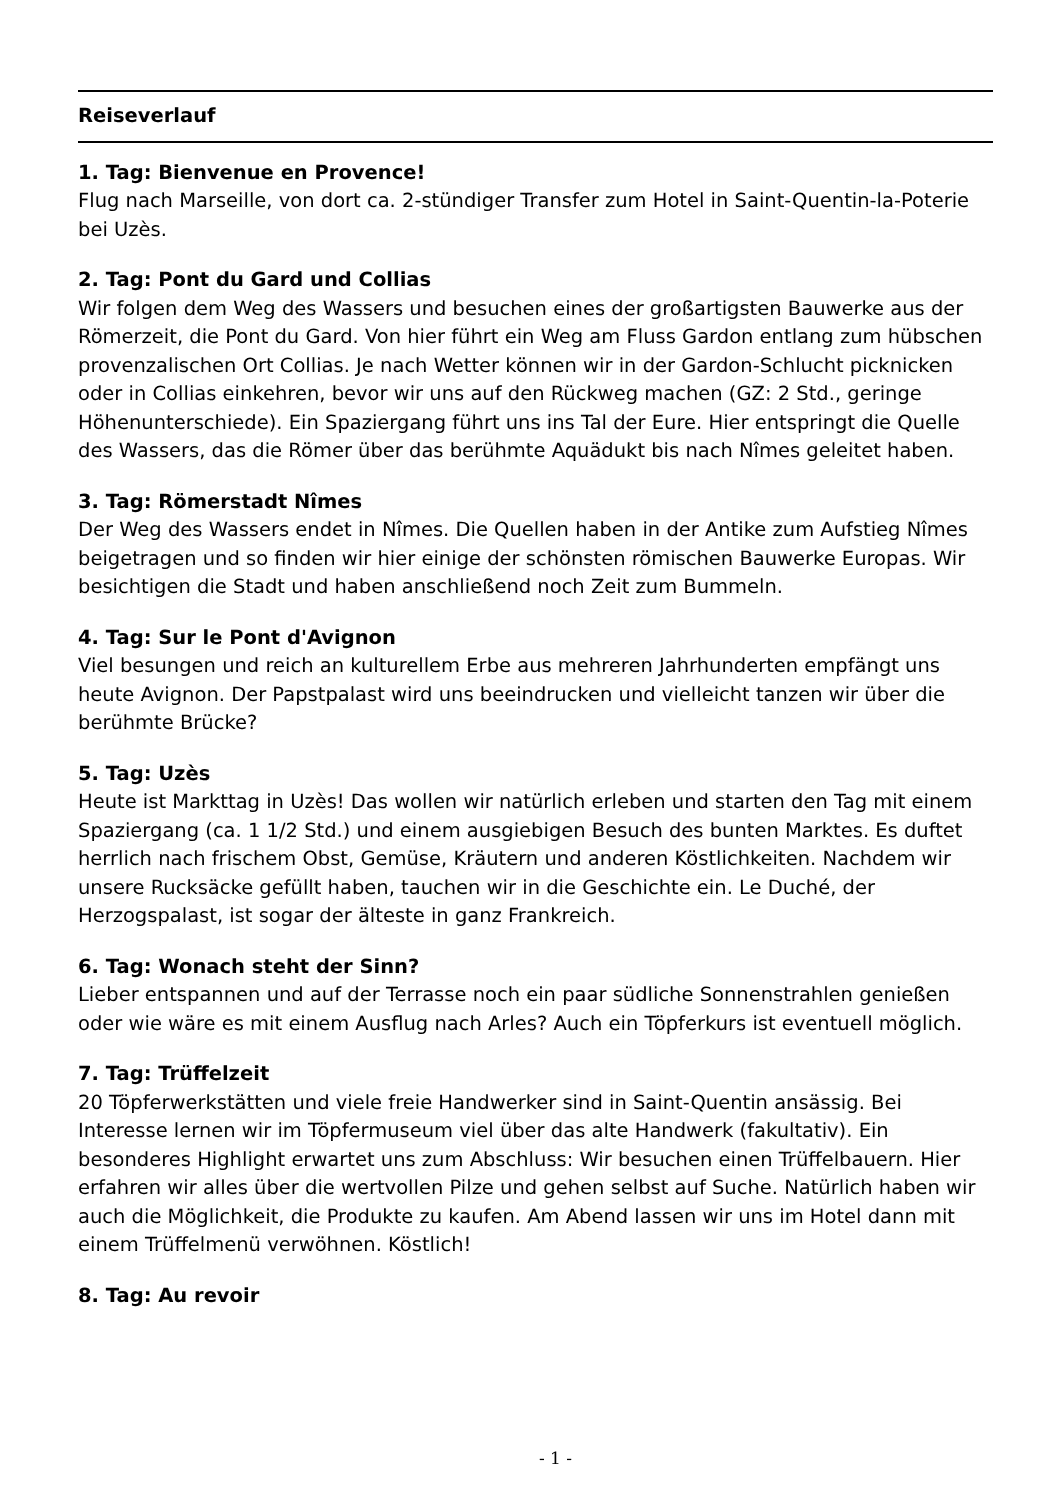Reiseverlauf
1. Tag: Bienvenue en Provence!
Flug nach Marseille, von dort ca. 2-stündiger Transfer zum Hotel in Saint-Quentin-la-Poterie bei Uzès.
2. Tag: Pont du Gard und Collias
Wir folgen dem Weg des Wassers und besuchen eines der großartigsten Bauwerke aus der Römerzeit, die Pont du Gard. Von hier führt ein Weg am Fluss Gardon entlang zum hübschen provenzalischen Ort Collias. Je nach Wetter können wir in der Gardon-Schlucht picknicken oder in Collias einkehren, bevor wir uns auf den Rückweg machen (GZ: 2 Std., geringe Höhenunterschiede). Ein Spaziergang führt uns ins Tal der Eure. Hier entspringt die Quelle des Wassers, das die Römer über das berühmte Aquädukt bis nach Nîmes geleitet haben.
3. Tag: Römerstadt Nîmes
Der Weg des Wassers endet in Nîmes. Die Quellen haben in der Antike zum Aufstieg Nîmes beigetragen und so finden wir hier einige der schönsten römischen Bauwerke Europas. Wir besichtigen die Stadt und haben anschließend noch Zeit zum Bummeln.
4. Tag: Sur le Pont d'Avignon
Viel besungen und reich an kulturellem Erbe aus mehreren Jahrhunderten empfängt uns heute Avignon. Der Papstpalast wird uns beeindrucken und vielleicht tanzen wir über die berühmte Brücke?
5. Tag: Uzès
Heute ist Markttag in Uzès! Das wollen wir natürlich erleben und starten den Tag mit einem Spaziergang (ca. 1 1/2 Std.) und einem ausgiebigen Besuch des bunten Marktes. Es duftet herrlich nach frischem Obst, Gemüse, Kräutern und anderen Köstlichkeiten. Nachdem wir unsere Rucksäcke gefüllt haben, tauchen wir in die Geschichte ein. Le Duché, der Herzogspalast, ist sogar der älteste in ganz Frankreich.
6. Tag: Wonach steht der Sinn?
Lieber entspannen und auf der Terrasse noch ein paar südliche Sonnenstrahlen genießen oder wie wäre es mit einem Ausflug nach Arles? Auch ein Töpferkurs ist eventuell möglich.
7. Tag: Trüffelzeit
20 Töpferwerkstätten und viele freie Handwerker sind in Saint-Quentin ansässig. Bei Interesse lernen wir im Töpfermuseum viel über das alte Handwerk (fakultativ). Ein besonderes Highlight erwartet uns zum Abschluss: Wir besuchen einen Trüffelbauern. Hier erfahren wir alles über die wertvollen Pilze und gehen selbst auf Suche. Natürlich haben wir auch die Möglichkeit, die Produkte zu kaufen. Am Abend lassen wir uns im Hotel dann mit einem Trüffelmenü verwöhnen. Köstlich!
8. Tag: Au revoir
- 1 -